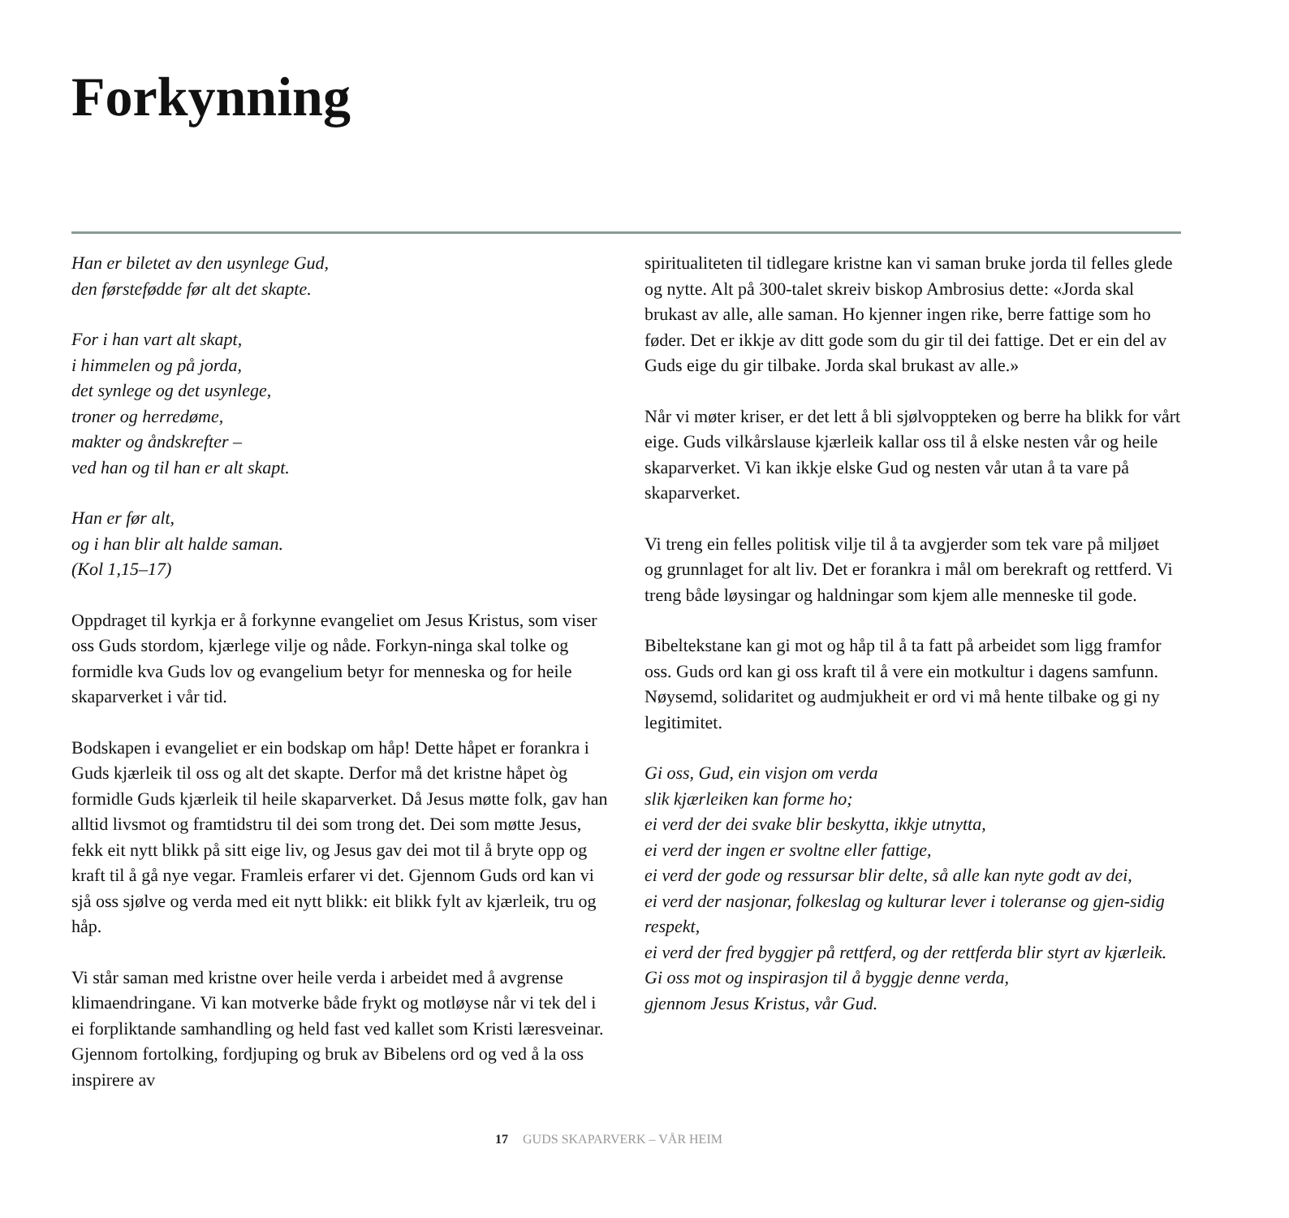Forkynning
Han er biletet av den usynlege Gud,
den førstefødde før alt det skapte.
For i han vart alt skapt,
i himmelen og på jorda,
det synlege og det usynlege,
troner og herredøme,
makter og åndskrefter –
ved han og til han er alt skapt.
Han er før alt,
og i han blir alt halde saman.
(Kol 1,15–17)
Oppdraget til kyrkja er å forkynne evangeliet om Jesus Kristus, som viser oss Guds stordom, kjærlege vilje og nåde. Forkyn-ninga skal tolke og formidle kva Guds lov og evangelium betyr for menneska og for heile skaparverket i vår tid.
Bodskapen i evangeliet er ein bodskap om håp! Dette håpet er forankra i Guds kjærleik til oss og alt det skapte. Derfor må det kristne håpet òg formidle Guds kjærleik til heile skaparverket. Då Jesus møtte folk, gav han alltid livsmot og framtidstru til dei som trong det. Dei som møtte Jesus, fekk eit nytt blikk på sitt eige liv, og Jesus gav dei mot til å bryte opp og kraft til å gå nye vegar. Framleis erfarer vi det. Gjennom Guds ord kan vi sjå oss sjølve og verda med eit nytt blikk: eit blikk fylt av kjærleik, tru og håp.
Vi står saman med kristne over heile verda i arbeidet med å avgrense klimaendringane. Vi kan motverke både frykt og motløyse når vi tek del i ei forpliktande samhandling og held fast ved kallet som Kristi læresveinar. Gjennom fortolking, fordjuping og bruk av Bibelens ord og ved å la oss inspirere av
spiritualiteten til tidlegare kristne kan vi saman bruke jorda til felles glede og nytte. Alt på 300-talet skreiv biskop Ambrosius dette: «Jorda skal brukast av alle, alle saman. Ho kjenner ingen rike, berre fattige som ho føder. Det er ikkje av ditt gode som du gir til dei fattige. Det er ein del av Guds eige du gir tilbake. Jorda skal brukast av alle.»
Når vi møter kriser, er det lett å bli sjølvoppteken og berre ha blikk for vårt eige. Guds vilkårslause kjærleik kallar oss til å elske nesten vår og heile skaparverket. Vi kan ikkje elske Gud og nesten vår utan å ta vare på skaparverket.
Vi treng ein felles politisk vilje til å ta avgjerder som tek vare på miljøet og grunnlaget for alt liv. Det er forankra i mål om berekraft og rettferd. Vi treng både løysingar og haldningar som kjem alle menneske til gode.
Bibeltekstane kan gi mot og håp til å ta fatt på arbeidet som ligg framfor oss. Guds ord kan gi oss kraft til å vere ein motkultur i dagens samfunn. Nøysemd, solidaritet og audmjukheit er ord vi må hente tilbake og gi ny legitimitet.
Gi oss, Gud, ein visjon om verda
slik kjærleiken kan forme ho;
ei verd der dei svake blir beskytta, ikkje utnytta,
ei verd der ingen er svoltne eller fattige,
ei verd der gode og ressursar blir delte, så alle kan nyte godt av dei,
ei verd der nasjonar, folkeslag og kulturar lever i toleranse og gjen-sidig respekt,
ei verd der fred byggjer på rettferd, og der rettferda blir styrt av kjærleik.
Gi oss mot og inspirasjon til å byggje denne verda,
gjennom Jesus Kristus, vår Gud.
17 GUDS SKAPARVERK – VÅR HEIM